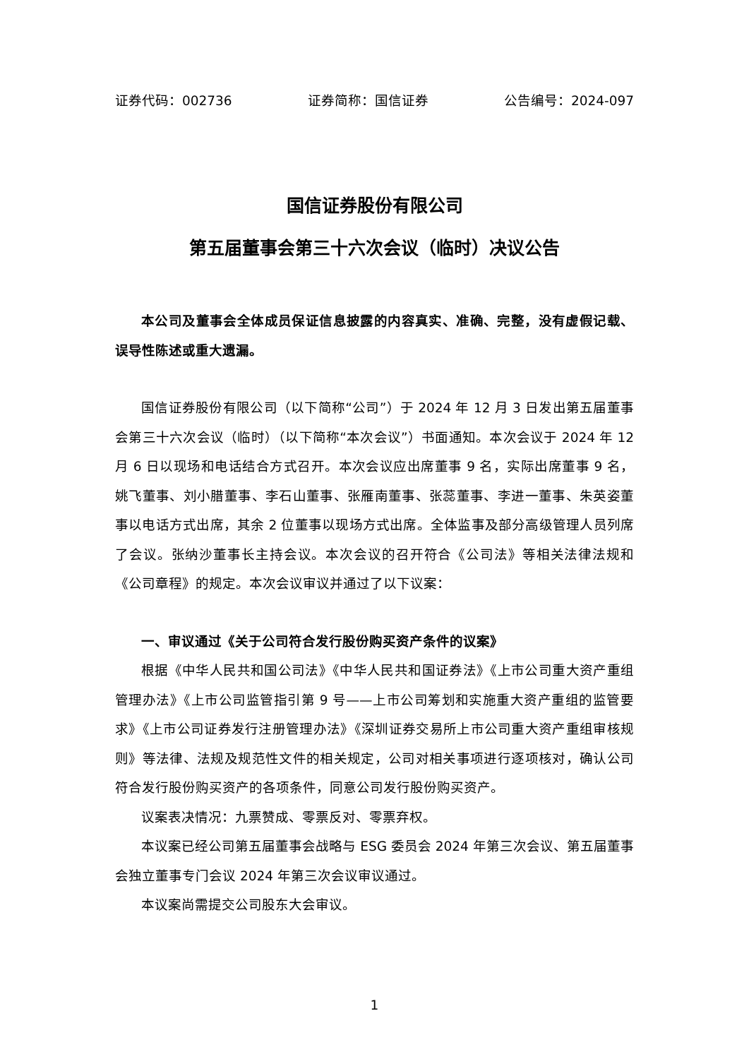证券代码：002736 证券简称：国信证券 公告编号：2024-097
国信证券股份有限公司
第五届董事会第三十六次会议（临时）决议公告
本公司及董事会全体成员保证信息披露的内容真实、准确、完整，没有虚假记载、误导性陈述或重大遗漏。
国信证券股份有限公司（以下简称“公司”）于 2024 年 12 月 3 日发出第五届董事会第三十六次会议（临时）（以下简称“本次会议”）书面通知。本次会议于 2024 年 12 月 6 日以现场和电话结合方式召开。本次会议应出席董事 9 名，实际出席董事 9 名，姚飞董事、刘小腊董事、李石山董事、张雁南董事、张蕊董事、李进一董事、朱英姿董事以电话方式出席，其余 2 位董事以现场方式出席。全体监事及部分高级管理人员列席了会议。张纳沙董事长主持会议。本次会议的召开符合《公司法》等相关法律法规和《公司章程》的规定。本次会议审议并通过了以下议案：
一、审议通过《关于公司符合发行股份购买资产条件的议案》
根据《中华人民共和国公司法》《中华人民共和国证券法》《上市公司重大资产重组管理办法》《上市公司监管指引第 9 号——上市公司筹划和实施重大资产重组的监管要求》《上市公司证券发行注册管理办法》《深圳证券交易所上市公司重大资产重组审核规则》等法律、法规及规范性文件的相关规定，公司对相关事项进行逐项核对，确认公司符合发行股份购买资产的各项条件，同意公司发行股份购买资产。
议案表决情况：九票赞成、零票反对、零票弃权。
本议案已经公司第五届董事会战略与 ESG 委员会 2024 年第三次会议、第五届董事会独立董事专门会议 2024 年第三次会议审议通过。
本议案尚需提交公司股东大会审议。
1